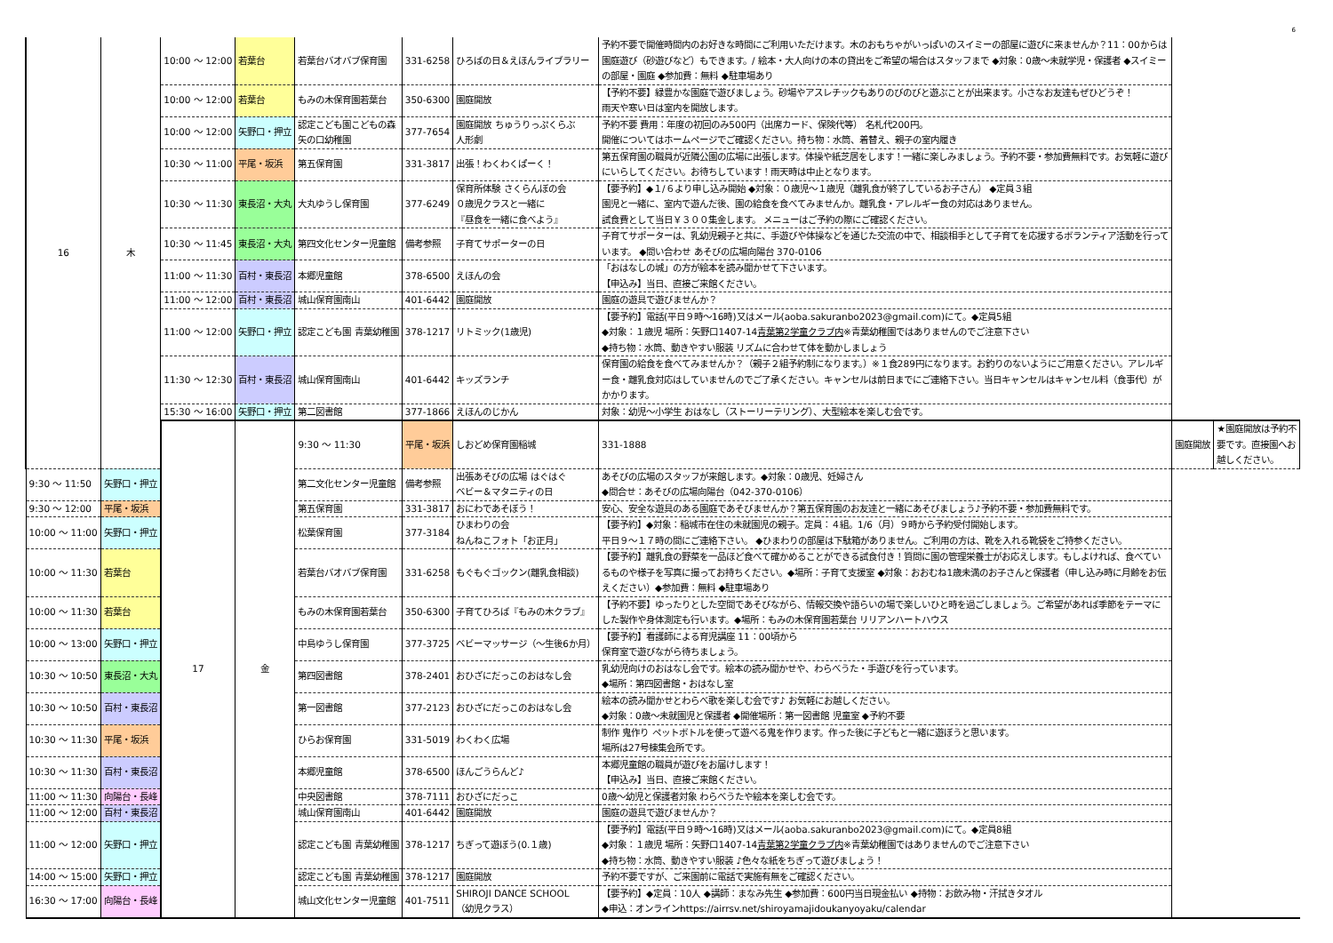6
| 16 | 木 | 10:00 ～ 12:00 | 若葉台 | 若葉台バオバブ保育園 | 331-6258 | ひろばの日＆えほんライブラリー | 予約不要で開催時間内のお好きな時間にご利用いただけます。木のおもちゃがいっぱいのスイミーの部屋に遊びに来ませんか？11：00からは園庭遊び（砂遊びなど）もできます。/ 絵本・大人向けの本の貸出をご希望の場合はスタッフまで ◆対象：0歳～未就学児・保護者 ◆スイミーの部屋・園庭 ◆参加費：無料 ◆駐車場あり | | |
| | | 10:00 ～ 12:00 | 若葉台 | もみの木保育園若葉台 | 350-6300 | 園庭開放 | 【予約不要】緑豊かな園庭で遊びましょう。砂場やアスレチックもありのびのびと遊ぶことが出来ます。小さなお友達もぜひどうぞ！ 雨天や寒い日は室内を開放します。 | | |
| | | 10:00 ～ 12:00 | 矢野口・押立 | 認定こども園こどもの森 矢の口幼稚園 | 377-7654 | 園庭開放 ちゅうりっぷくらぶ 人形劇 | 予約不要 費用：年度の初回のみ500円（出席カード、保険代等） 名札代200円。 開催についてはホームページでご確認ください。持ち物：水筒、着替え、親子の室内履き | | |
| | | 10:30 ～ 11:00 | 平尾・坂浜 | 第五保育園 | 331-3817 | 出張！わくわくぱーく！ | 第五保育園の職員が近隣公園の広場に出張します。体操や紙芝居をします！一緒に楽しみましょう。予約不要・参加費無料です。お気軽に遊びにいらしてください。お待ちしています！雨天時は中止となります。 | | |
| | | 10:30 ～ 11:30 | 東長沼・大丸 | 大丸ゆうし保育園 | 377-6249 | 保育所体験 さくらんぼの会 ０歳児クラスと一緒に 『昼食を一緒に食べよう』 | 【要予約】◆１/６より申し込み開始 ◆対象：０歳児～１歳児（離乳食が終了しているお子さん） ◆定員３組 園児と一緒に、室内で遊んだ後、園の給食を食べてみませんか。離乳食・アレルギー食の対応はありません。 試食費として当日￥３００集金します。 メニューはご予約の際にご確認ください。 | | |
| | | 10:30 ～ 11:45 | 東長沼・大丸 | 第四文化センター児童館 | 備考参照 | 子育てサポーターの日 | 子育てサポーターは、乳幼児親子と共に、手遊びや体操などを通じた交流の中で、相談相手として子育てを応援するボランティア活動を行っています。 ◆問い合わせ あそびの広場向陽台 370-0106 | | |
| | | 11:00 ～ 11:30 | 百村・東長沼 | 本郷児童館 | 378-6500 | えほんの会 | 「おはなしの城」の方が絵本を読み聞かせて下さいます。 【申込み】当日、直接ご来館ください。 | | |
| | | 11:00 ～ 12:00 | 百村・東長沼 | 城山保育園南山 | 401-6442 | 園庭開放 | 園庭の遊具で遊びませんか？ | | |
| | | 11:00 ～ 12:00 | 矢野口・押立 | 認定こども園 青葉幼稚園 | 378-1217 | リトミック(1歳児) | 【要予約】電話(平日９時～16時)又はメール(aoba.sakuranbo2023@gmail.com)にて。◆定員5組 ◆対象：１歳児 場所：矢野口1407-14 青葉第2学童クラブ内 ※青葉幼稚園ではありませんのでご注意下さい ◆持ち物：水筒、動きやすい服装 リズムに合わせて体を動かしましょう | | |
| | | 11:30 ～ 12:30 | 百村・東長沼 | 城山保育園南山 | 401-6442 | キッズランチ | 保育園の給食を食べてみませんか？（親子２組予約制になります。）※１食289円になります。お釣りのないようにご用意ください。アレルギー食・離乳食対応はしていませんのでご了承ください。キャンセルは前日までにご連絡下さい。当日キャンセルはキャンセル料（食事代）がかかります。 | | |
| | | 15:30 ～ 16:00 | 矢野口・押立 | 第二図書館 | 377-1866 | えほんのじかん | 対象：幼児～小学生 おはなし（ストーリーテリング）、大型絵本を楽しむ会です。 | | |
| | | 17 | 金 | 9:30 ～ 11:30 | 平尾・坂浜 | しおどめ保育園稲城 | 331-1888 | 園庭開放 | ★園庭開放は予約不要です。直接園へお越しください。 |
| 9:30 ～ 11:50 | 矢野口・押立 | | | 第二文化センター児童館 | 備考参照 | 出張あそびの広場 はぐはぐ ベビー＆マタニティの日 | あそびの広場のスタッフが来館します。◆対象：0歳児、妊婦さん ◆問合せ：あそびの広場向陽台（042-370-0106） | | |
| 9:30 ～ 12:00 | 平尾・坂浜 | | | 第五保育園 | 331-3817 | おにわであそぼう！ | 安心、安全な遊具のある園庭であそびませんか？第五保育園のお友達と一緒にあそびましょう♪予約不要・参加費無料です。 | | |
| 10:00 ～ 11:00 | 矢野口・押立 | | | 松葉保育園 | 377-3184 | ひまわりの会 ねんねこフォト「お正月」 | 【要予約】◆対象：稲城市在住の未就園児の親子。定員：４組。1/6（月）９時から予約受付開始します。 平日９～１７時の間にご連絡下さい。 ◆ひまわりの部屋は下駄箱がありません。ご利用の方は、靴を入れる靴袋をご持参ください。 | | |
| 10:00 ～ 11:30 | 若葉台 | | | 若葉台バオバブ保育園 | 331-6258 | もぐもぐゴックン(離乳食相談) | 【要予約】離乳食の野菜を一品ほど食べて確かめることができる試食付き！質問に園の管理栄養士がお応えします。もしよければ、食べているものや様子を写真に撮ってお持ちください。◆場所：子育て支援室 ◆対象：おおむね1歳未満のお子さんと保護者（申し込み時に月齢をお伝えください）◆参加費：無料 ◆駐車場あり | | |
| 10:00 ～ 11:30 | 若葉台 | | | もみの木保育園若葉台 | 350-6300 | 子育てひろば『もみの木クラブ』 | 【予約不要】ゆったりとした空間であそびながら、情報交換や語らいの場で楽しいひと時を過ごしましょう。ご希望があれば季節をテーマにした製作や身体測定も行います。◆場所：もみの木保育園若葉台 リリアンハートハウス | | |
| 10:00 ～ 13:00 | 矢野口・押立 | | | 中島ゆうし保育園 | 377-3725 | ベビーマッサージ（～生後6か月） | 【要予約】看護師による育児講座 11：00頃から 保育室で遊びながら待ちましょう。 | | |
| 10:30 ～ 10:50 | 東長沼・大丸 | | | 第四図書館 | 378-2401 | おひざにだっこのおはなし会 | 乳幼児向けのおはなし会です。絵本の読み聞かせや、わらべうた・手遊びを行っています。 ◆場所：第四図書館・おはなし室 | | |
| 10:30 ～ 10:50 | 百村・東長沼 | | | 第一図書館 | 377-2123 | おひざにだっこのおはなし会 | 絵本の読み聞かせとわらべ歌を楽しむ会です♪ お気軽にお越しください。 ◆対象：0歳～未就園児と保護者 ◆開催場所：第一図書館 児童室 ◆予約不要 | | |
| 10:30 ～ 11:30 | 平尾・坂浜 | | | ひらお保育園 | 331-5019 | わくわく広場 | 制作 鬼作り ペットボトルを使って遊べる鬼を作ります。作った後に子どもと一緒に遊ぼうと思います。 場所は27号棟集会所です。 | | |
| 10:30 ～ 11:30 | 百村・東長沼 | | | 本郷児童館 | 378-6500 | ほんごうらんど♪ | 本郷児童館の職員が遊びをお届けします！ 【申込み】当日、直接ご来館ください。 | | |
| 11:00 ～ 11:30 | 向陽台・長峰 | | | 中央図書館 | 378-7111 | おひざにだっこ | 0歳～幼児と保護者対象 わらべうたや絵本を楽しむ会です。 | | |
| 11:00 ～ 12:00 | 百村・東長沼 | | | 城山保育園南山 | 401-6442 | 園庭開放 | 園庭の遊具で遊びませんか？ | | |
| 11:00 ～ 12:00 | 矢野口・押立 | | | 認定こども園 青葉幼稚園 | 378-1217 | ちぎって遊ぼう(0.１歳) | 【要予約】電話(平日９時～16時)又はメール(aoba.sakuranbo2023@gmail.com)にて。◆定員8組 ◆対象：１歳児 場所：矢野口1407-14 青葉第2学童クラブ内 ※青葉幼稚園ではありませんのでご注意下さい ◆持ち物：水筒、動きやすい服装 ♪色々な紙をちぎって遊びましょう！ | | |
| 14:00 ～ 15:00 | 矢野口・押立 | | | 認定こども園 青葉幼稚園 | 378-1217 | 園庭開放 | 予約不要ですが、ご来園前に電話で実施有無をご確認ください。 | | |
| 16:30 ～ 17:00 | 向陽台・長峰 | | | 城山文化センター児童館 | 401-7511 | SHIROJI DANCE SCHOOL （幼児クラス） | 【要予約】◆定員：10人 ◆講師：まなみ先生 ◆参加費：600円当日現金払い ◆持物：お飲み物・汗拭きタオル ◆申込：オンラインhttps://airrsv.net/shiroyamajidoukanyoyaku/calendar | | |